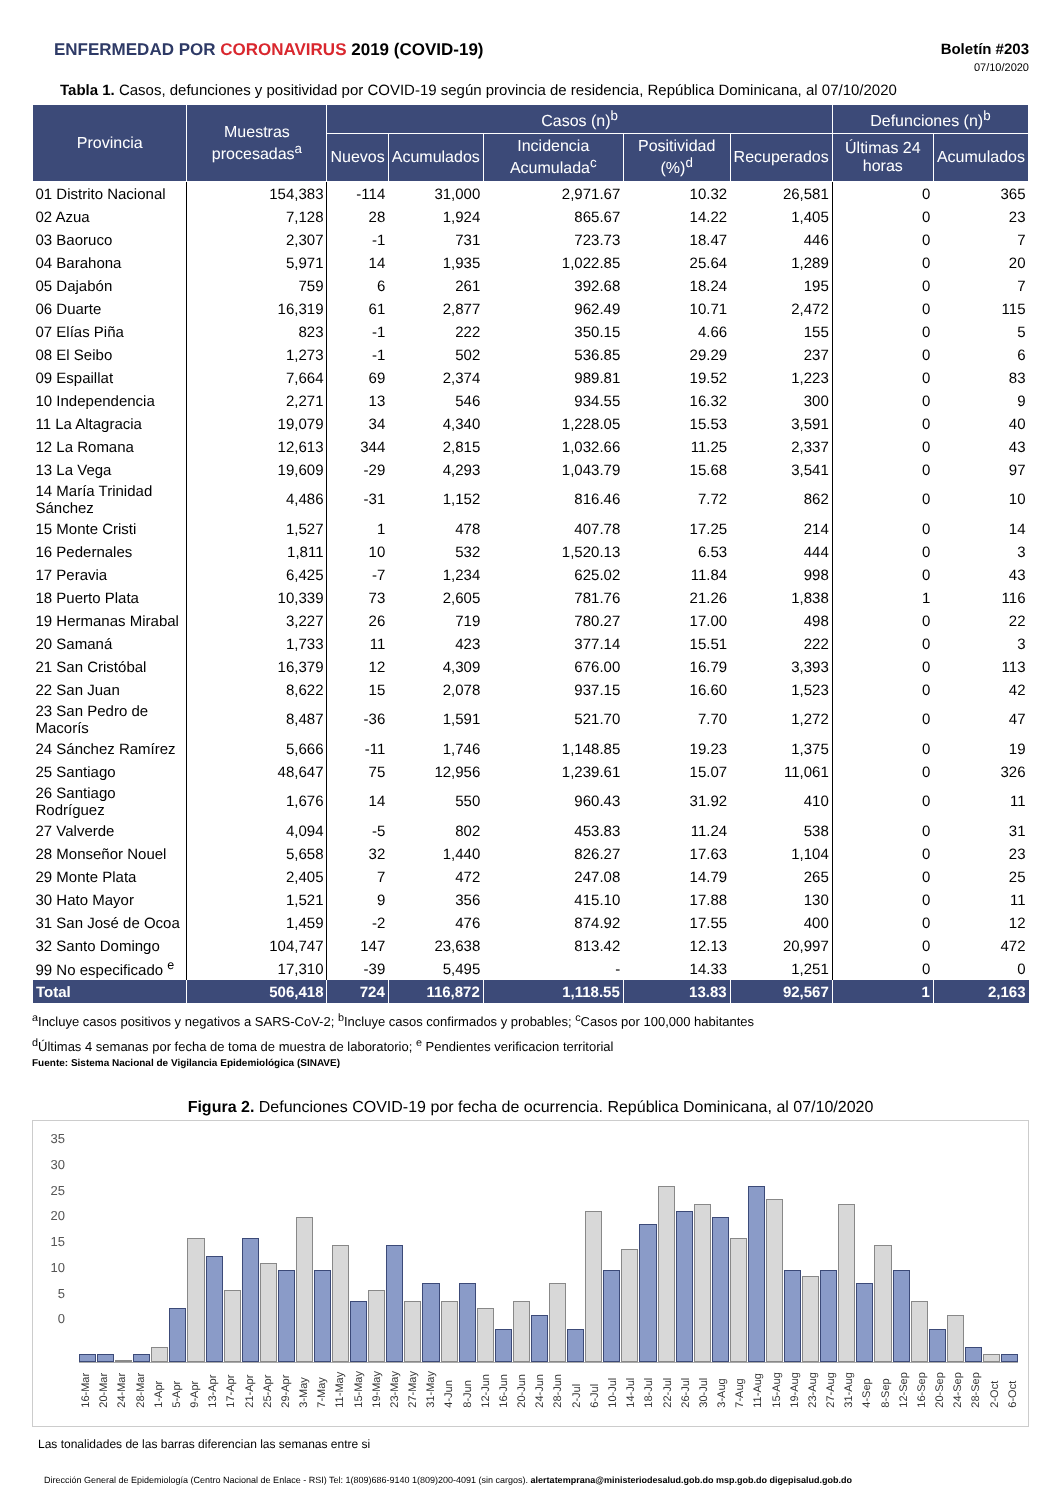ENFERMEDAD POR CORONAVIRUS 2019 (COVID-19)
Boletín #203
07/10/2020
Tabla 1. Casos, defunciones y positividad por COVID-19 según provincia de residencia, República Dominicana, al 07/10/2020
| Provincia | Muestras procesadas<sup>a</sup> | Casos (n)<sup>b</sup> | | | | | Defunciones (n)<sup>b</sup> | |
| --- | --- | --- | --- | --- | --- | --- | --- | --- |
| | | Nuevos | Acumulados | Incidencia Acumulada<sup>c</sup> | Positividad (%)<sup>d</sup> | Recuperados | Últimas 24 horas | Acumulados |
| 01 Distrito Nacional | 154,383 | -114 | 31,000 | 2,971.67 | 10.32 | 26,581 | 0 | 365 |
| 02 Azua | 7,128 | 28 | 1,924 | 865.67 | 14.22 | 1,405 | 0 | 23 |
| 03 Baoruco | 2,307 | -1 | 731 | 723.73 | 18.47 | 446 | 0 | 7 |
| 04 Barahona | 5,971 | 14 | 1,935 | 1,022.85 | 25.64 | 1,289 | 0 | 20 |
| 05 Dajabón | 759 | 6 | 261 | 392.68 | 18.24 | 195 | 0 | 7 |
| 06 Duarte | 16,319 | 61 | 2,877 | 962.49 | 10.71 | 2,472 | 0 | 115 |
| 07 Elías Piña | 823 | -1 | 222 | 350.15 | 4.66 | 155 | 0 | 5 |
| 08 El Seibo | 1,273 | -1 | 502 | 536.85 | 29.29 | 237 | 0 | 6 |
| 09 Espaillat | 7,664 | 69 | 2,374 | 989.81 | 19.52 | 1,223 | 0 | 83 |
| 10 Independencia | 2,271 | 13 | 546 | 934.55 | 16.32 | 300 | 0 | 9 |
| 11 La Altagracia | 19,079 | 34 | 4,340 | 1,228.05 | 15.53 | 3,591 | 0 | 40 |
| 12 La Romana | 12,613 | 344 | 2,815 | 1,032.66 | 11.25 | 2,337 | 0 | 43 |
| 13 La Vega | 19,609 | -29 | 4,293 | 1,043.79 | 15.68 | 3,541 | 0 | 97 |
| 14 María Trinidad Sánchez | 4,486 | -31 | 1,152 | 816.46 | 7.72 | 862 | 0 | 10 |
| 15 Monte Cristi | 1,527 | 1 | 478 | 407.78 | 17.25 | 214 | 0 | 14 |
| 16 Pedernales | 1,811 | 10 | 532 | 1,520.13 | 6.53 | 444 | 0 | 3 |
| 17 Peravia | 6,425 | -7 | 1,234 | 625.02 | 11.84 | 998 | 0 | 43 |
| 18 Puerto Plata | 10,339 | 73 | 2,605 | 781.76 | 21.26 | 1,838 | 1 | 116 |
| 19 Hermanas Mirabal | 3,227 | 26 | 719 | 780.27 | 17.00 | 498 | 0 | 22 |
| 20 Samaná | 1,733 | 11 | 423 | 377.14 | 15.51 | 222 | 0 | 3 |
| 21 San Cristóbal | 16,379 | 12 | 4,309 | 676.00 | 16.79 | 3,393 | 0 | 113 |
| 22 San Juan | 8,622 | 15 | 2,078 | 937.15 | 16.60 | 1,523 | 0 | 42 |
| 23 San Pedro de Macorís | 8,487 | -36 | 1,591 | 521.70 | 7.70 | 1,272 | 0 | 47 |
| 24 Sánchez Ramírez | 5,666 | -11 | 1,746 | 1,148.85 | 19.23 | 1,375 | 0 | 19 |
| 25 Santiago | 48,647 | 75 | 12,956 | 1,239.61 | 15.07 | 11,061 | 0 | 326 |
| 26 Santiago Rodríguez | 1,676 | 14 | 550 | 960.43 | 31.92 | 410 | 0 | 11 |
| 27 Valverde | 4,094 | -5 | 802 | 453.83 | 11.24 | 538 | 0 | 31 |
| 28 Monseñor Nouel | 5,658 | 32 | 1,440 | 826.27 | 17.63 | 1,104 | 0 | 23 |
| 29 Monte Plata | 2,405 | 7 | 472 | 247.08 | 14.79 | 265 | 0 | 25 |
| 30 Hato Mayor | 1,521 | 9 | 356 | 415.10 | 17.88 | 130 | 0 | 11 |
| 31 San José de Ocoa | 1,459 | -2 | 476 | 874.92 | 17.55 | 400 | 0 | 12 |
| 32 Santo Domingo | 104,747 | 147 | 23,638 | 813.42 | 12.13 | 20,997 | 0 | 472 |
| 99 No especificado <sup>e</sup> | 17,310 | -39 | 5,495 | - | 14.33 | 1,251 | 0 | 0 |
| Total | 506,418 | 724 | 116,872 | 1,118.55 | 13.83 | 92,567 | 1 | 2,163 |
<sup>a</sup> Incluye casos positivos y negativos a SARS-CoV-2; <sup>b</sup>Incluye casos confirmados y probables; <sup>c</sup>Casos por 100,000 habitantes
<sup>d</sup> Últimas 4 semanas por fecha de toma de muestra de laboratorio; <sup>e</sup> Pendientes verificacion territorial
Fuente: Sistema Nacional de Vigilancia Epidemiológica (SINAVE)
Figura 2. Defunciones COVID-19 por fecha de ocurrencia. República Dominicana, al 07/10/2020
35
30
25
20
15
10
5
0
16-Mar 20-Mar 24-Mar 28-Mar 1-Apr 5-Apr 9-Apr 13-Apr 17-Apr 21-Apr 25-Apr 29-Apr 3-May 7-May 11-May 15-May 19-May 23-May 27-May 31-May 4-Jun 8-Jun 12-Jun 16-Jun 20-Jun 24-Jun 28-Jun 2-Jul 6-Jul 10-Jul 14-Jul 18-Jul 22-Jul 26-Jul 30-Jul 3-Aug 7-Aug 11-Aug 15-Aug 19-Aug 23-Aug 27-Aug 31-Aug 4-Sep 8-Sep 12-Sep 16-Sep 20-Sep 24-Sep 28-Sep 2-Oct 6-Oct
Las tonalidades de las barras diferencian las semanas entre si
Dirección General de Epidemiología (Centro Nacional de Enlace - RSI) Tel: 1(809)686-9140 1(809)200-4091 (sin cargos). alertatemprana@ministeriodesalud.gob.do msp.gob.do digepisalud.gob.do